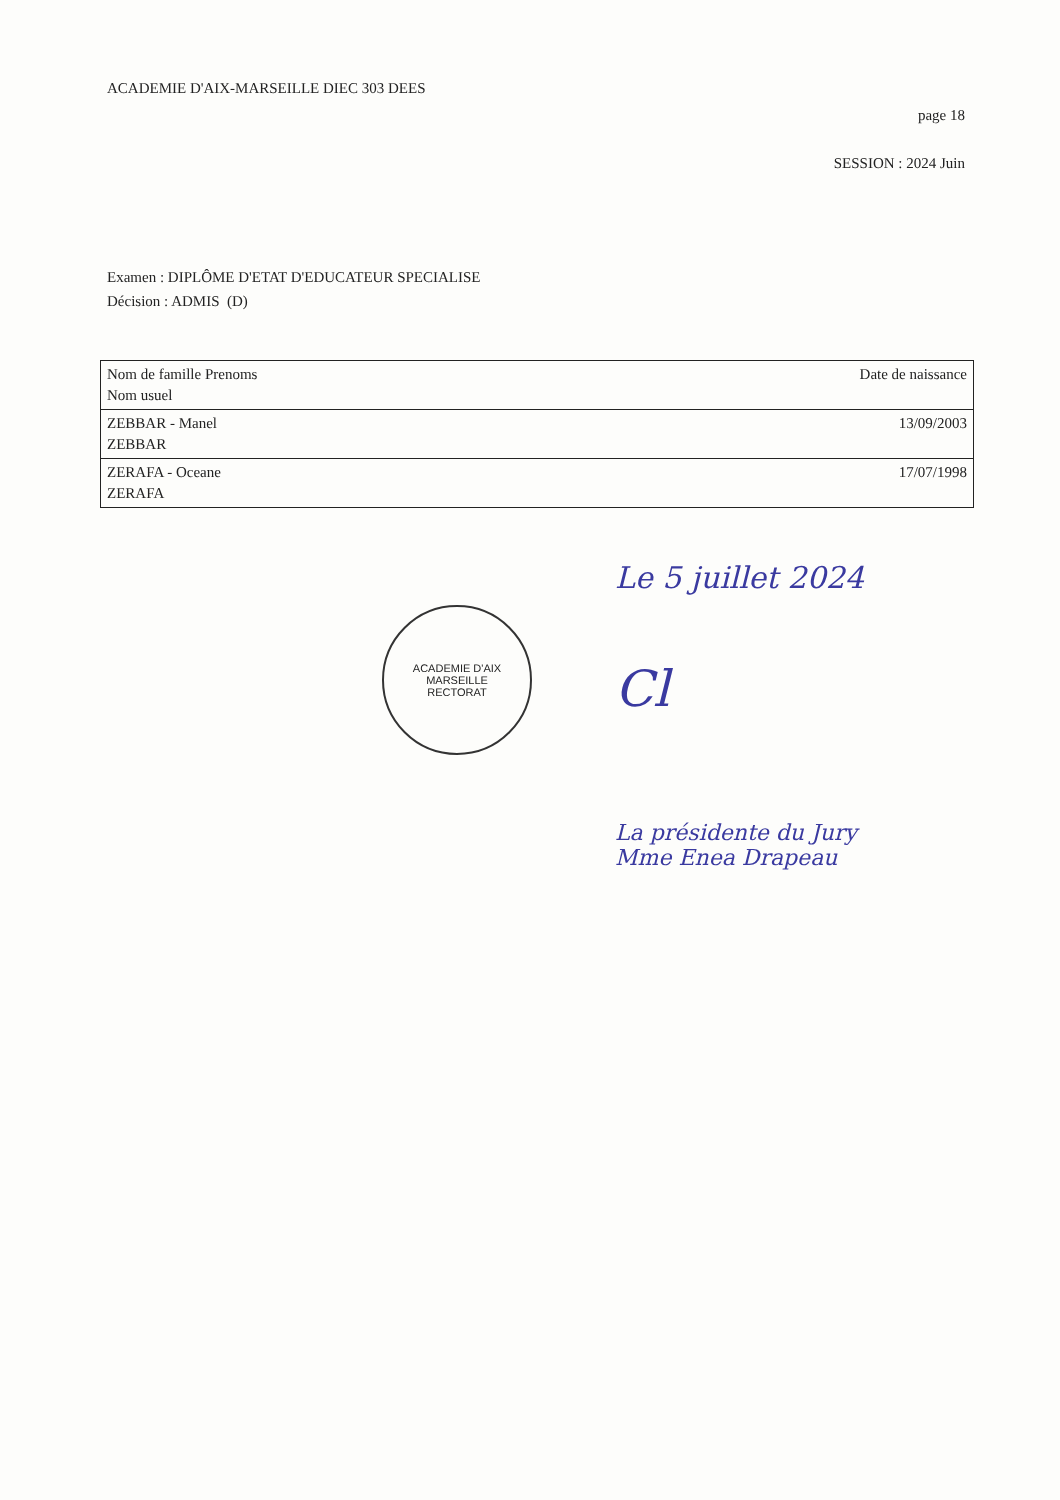ACADEMIE D'AIX-MARSEILLE DIEC 303 DEES
page 18
SESSION : 2024 Juin
Examen : DIPLÔME D'ETAT D'EDUCATEUR SPECIALISE
Décision : ADMIS (D)
| Nom de famille Prenoms Nom usuel | Date de naissance |
| --- | --- |
| ZEBBAR - Manel ZEBBAR | 13/09/2003 |
| ZERAFA - Oceane ZERAFA | 17/07/1998 |
ACADEMIE D'AIX MARSEILLE
RECTORAT
Le 5 juillet 2024
Cl
La présidente du Jury
Mme Enea Drapeau